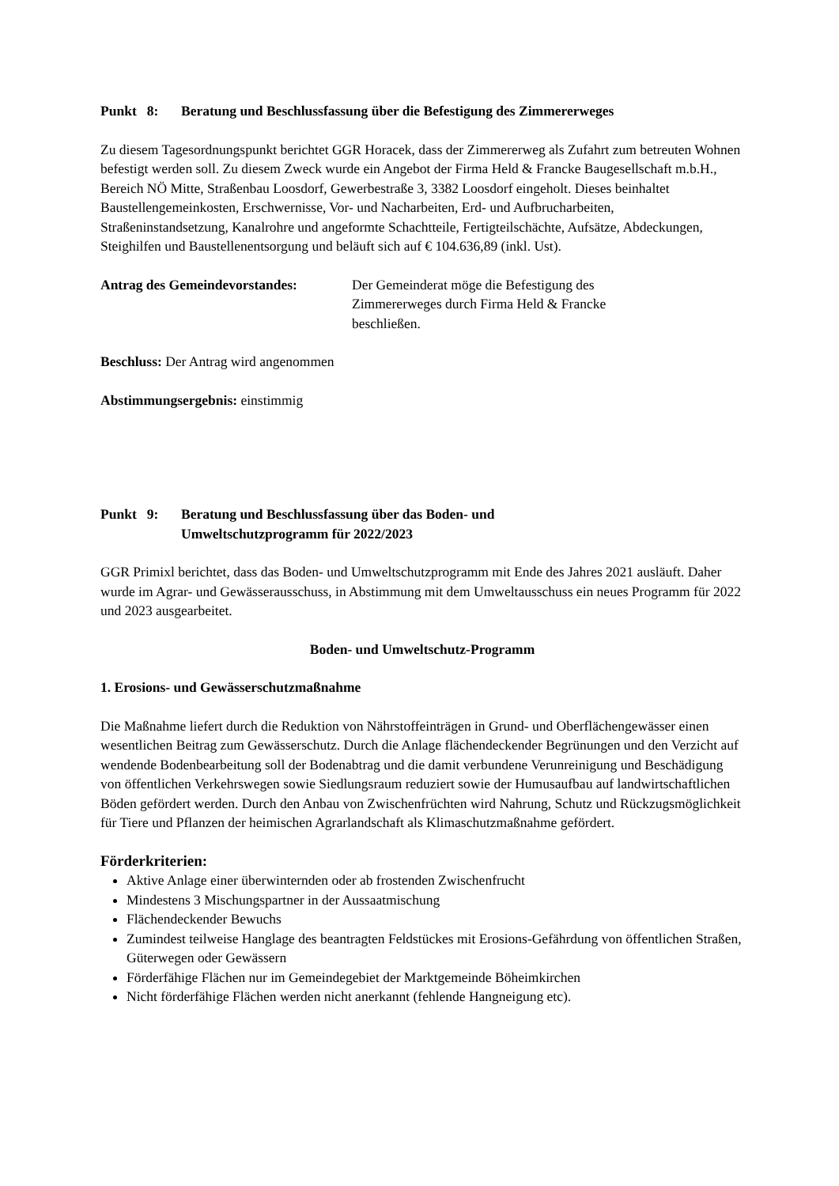Punkt 8: Beratung und Beschlussfassung über die Befestigung des Zimmererweges
Zu diesem Tagesordnungspunkt berichtet GGR Horacek, dass der Zimmererweg als Zufahrt zum betreuten Wohnen befestigt werden soll. Zu diesem Zweck wurde ein Angebot der Firma Held & Francke Baugesellschaft m.b.H., Bereich NÖ Mitte, Straßenbau Loosdorf, Gewerbestraße 3, 3382 Loosdorf eingeholt. Dieses beinhaltet Baustellengemeinkosten, Erschwernisse, Vor- und Nacharbeiten, Erd- und Aufbrucharbeiten, Straßeninstandsetzung, Kanalrohre und angeformte Schachtteile, Fertigteilschächte, Aufsätze, Abdeckungen, Steighilfen und Baustellenentsorgung und beläuft sich auf € 104.636,89 (inkl. Ust).
Antrag des Gemeindevorstandes: Der Gemeinderat möge die Befestigung des
Zimmererweges durch Firma Held & Francke
beschließen.
Beschluss: Der Antrag wird angenommen
Abstimmungsergebnis: einstimmig
Punkt 9: Beratung und Beschlussfassung über das Boden- und
Umweltschutzprogramm für 2022/2023
GGR Primixl berichtet, dass das Boden- und Umweltschutzprogramm mit Ende des Jahres 2021 ausläuft. Daher wurde im Agrar- und Gewässerausschuss, in Abstimmung mit dem Umweltausschuss ein neues Programm für 2022 und 2023 ausgearbeitet.
Boden- und Umweltschutz-Programm
1. Erosions- und Gewässerschutzmaßnahme
Die Maßnahme liefert durch die Reduktion von Nährstoffeinträgen in Grund- und Oberflächengewässer einen wesentlichen Beitrag zum Gewässerschutz. Durch die Anlage flächendeckender Begrünungen und den Verzicht auf wendende Bodenbearbeitung soll der Bodenabtrag und die damit verbundene Verunreinigung und Beschädigung von öffentlichen Verkehrswegen sowie Siedlungsraum reduziert sowie der Humusaufbau auf landwirtschaftlichen Böden gefördert werden. Durch den Anbau von Zwischenfrüchten wird Nahrung, Schutz und Rückzugsmöglichkeit für Tiere und Pflanzen der heimischen Agrarlandschaft als Klimaschutzmaßnahme gefördert.
Förderkriterien:
Aktive Anlage einer überwinternden oder ab frostenden Zwischenfrucht
Mindestens 3 Mischungspartner in der Aussaatmischung
Flächendeckender Bewuchs
Zumindest teilweise Hanglage des beantragten Feldstückes mit Erosions-Gefährdung von öffentlichen Straßen, Güterwegen oder Gewässern
Förderfähige Flächen nur im Gemeindegebiet der Marktgemeinde Böheimkirchen
Nicht förderfähige Flächen werden nicht anerkannt (fehlende Hangneigung etc).